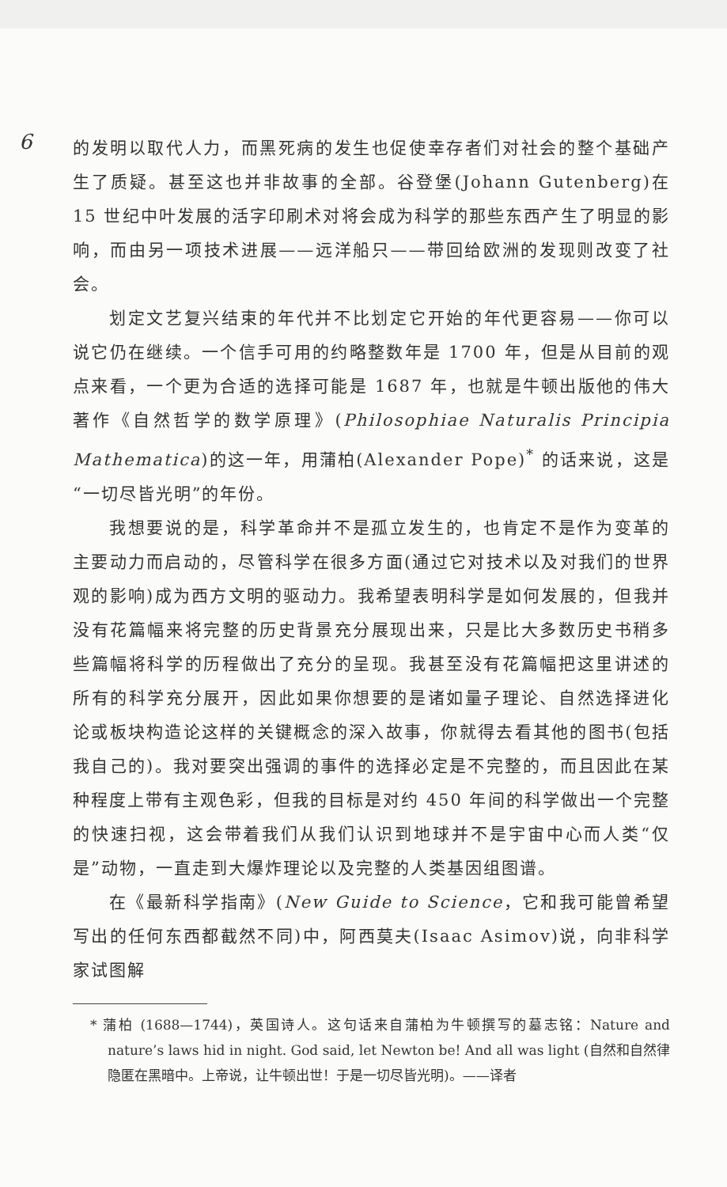6
的发明以取代人力，而黑死病的发生也促使幸存者们对社会的整个基础产生了质疑。甚至这也并非故事的全部。谷登堡(Johann Gutenberg)在 15 世纪中叶发展的活字印刷术对将会成为科学的那些东西产生了明显的影响，而由另一项技术进展——远洋船只——带回给欧洲的发现则改变了社会。
划定文艺复兴结束的年代并不比划定它开始的年代更容易——你可以说它仍在继续。一个信手可用的约略整数年是 1700 年，但是从目前的观点来看，一个更为合适的选择可能是 1687 年，也就是牛顿出版他的伟大著作《自然哲学的数学原理》(Philosophiae Naturalis Principia Mathematica)的这一年，用蒲柏(Alexander Pope)<sup>*</sup> 的话来说，这是“一切尽皆光明”的年份。
我想要说的是，科学革命并不是孤立发生的，也肯定不是作为变革的主要动力而启动的，尽管科学在很多方面(通过它对技术以及对我们的世界观的影响)成为西方文明的驱动力。我希望表明科学是如何发展的，但我并没有花篇幅来将完整的历史背景充分展现出来，只是比大多数历史书稍多些篇幅将科学的历程做出了充分的呈现。我甚至没有花篇幅把这里讲述的所有的科学充分展开，因此如果你想要的是诸如量子理论、自然选择进化论或板块构造论这样的关键概念的深入故事，你就得去看其他的图书(包括我自己的)。我对要突出强调的事件的选择必定是不完整的，而且因此在某种程度上带有主观色彩，但我的目标是对约 450 年间的科学做出一个完整的快速扫视，这会带着我们从我们认识到地球并不是宇宙中心而人类“仅是”动物，一直走到大爆炸理论以及完整的人类基因组图谱。
在《最新科学指南》(New Guide to Science，它和我可能曾希望写出的任何东西都截然不同)中，阿西莫夫(Isaac Asimov)说，向非科学家试图解
* 蒲柏 (1688—1744)，英国诗人。这句话来自蒲柏为牛顿撰写的墓志铭：Nature and nature’s laws hid in night. God said, let Newton be! And all was light (自然和自然律隐匿在黑暗中。上帝说，让牛顿出世！于是一切尽皆光明)。——译者